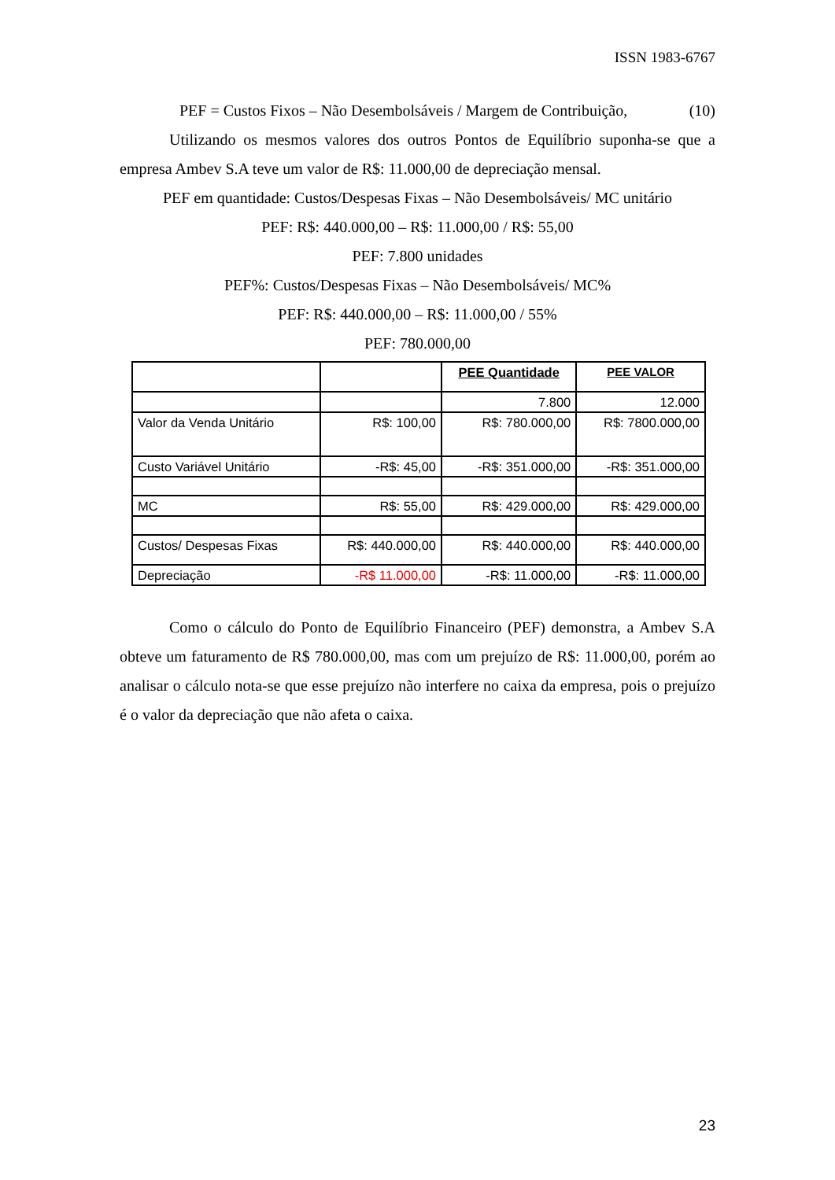ISSN 1983-6767
PEF = Custos Fixos – Não Desembolsáveis / Margem de Contribuição, (10)
Utilizando os mesmos valores dos outros Pontos de Equilíbrio suponha-se que a empresa Ambev S.A teve um valor de R$: 11.000,00 de depreciação mensal.
PEF em quantidade: Custos/Despesas Fixas – Não Desembolsáveis/ MC unitário
PEF: R$: 440.000,00 – R$: 11.000,00 / R$: 55,00
PEF: 7.800 unidades
PEF%: Custos/Despesas Fixas – Não Desembolsáveis/ MC%
PEF: R$: 440.000,00 – R$: 11.000,00 / 55%
PEF: 780.000,00
| | | PEE Quantidade | PEE VALOR |
| --- | --- | --- | --- |
| | | 7.800 | 12.000 |
| Valor da Venda Unitário | R$: 100,00 | R$: 780.000,00 | R$: 7800.000,00 |
| Custo Variável Unitário | -R$: 45,00 | -R$: 351.000,00 | -R$: 351.000,00 |
| MC | R$: 55,00 | R$: 429.000,00 | R$: 429.000,00 |
| Custos/ Despesas Fixas | R$: 440.000,00 | R$: 440.000,00 | R$: 440.000,00 |
| Depreciação | -R$ 11.000,00 | -R$: 11.000,00 | -R$: 11.000,00 |
Como o cálculo do Ponto de Equilíbrio Financeiro (PEF) demonstra, a Ambev S.A obteve um faturamento de R$ 780.000,00, mas com um prejuízo de R$: 11.000,00, porém ao analisar o cálculo nota-se que esse prejuízo não interfere no caixa da empresa, pois o prejuízo é o valor da depreciação que não afeta o caixa.
23